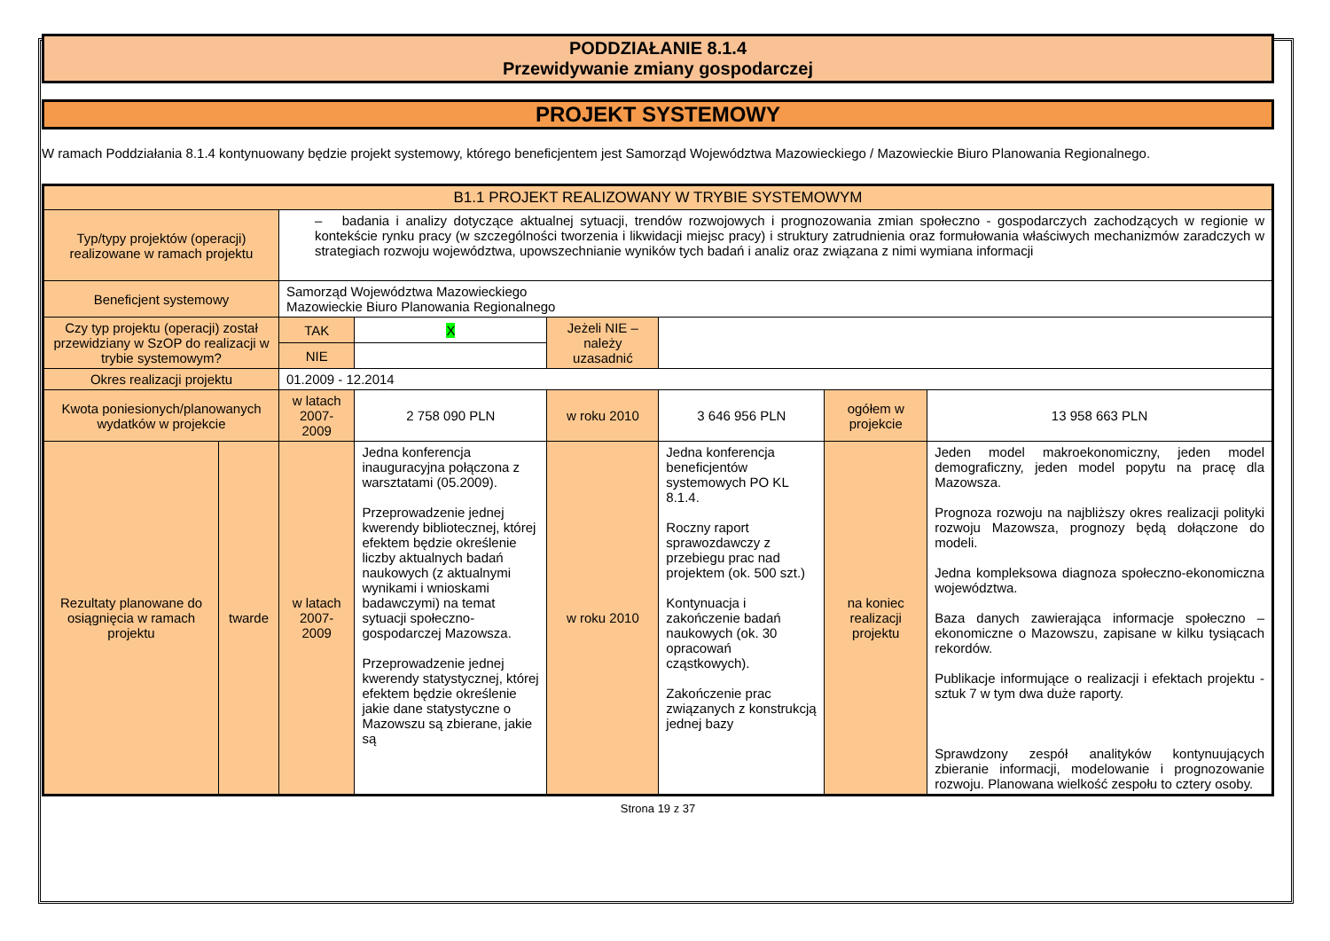PODDZIAŁANIE 8.1.4
Przewidywanie zmiany gospodarczej
PROJEKT SYSTEMOWY
W ramach Poddziałania 8.1.4 kontynuowany będzie projekt systemowy, którego beneficjentem jest Samorząd Województwa Mazowieckiego / Mazowieckie Biuro Planowania Regionalnego.
| B1.1 PROJEKT REALIZOWANY W TRYBIE SYSTEMOWYM | | | | | | | |
| Typ/typy projektów (operacji) realizowane w ramach projektu | | – badania i analizy dotyczące aktualnej sytuacji, trendów rozwojowych i prognozowania zmian społeczno - gospodarczych zachodzących w regionie w kontekście rynku pracy (w szczególności tworzenia i likwidacji miejsc pracy) i struktury zatrudnienia oraz formułowania właściwych mechanizmów zaradczych w strategiach rozwoju województwa, upowszechnianie wyników tych badań i analiz oraz związana z nimi wymiana informacji | | | | | |
| Beneficjent systemowy | | Samorząd Województwa Mazowieckiego Mazowieckie Biuro Planowania Regionalnego | | | | | |
| Czy typ projektu (operacji) został przewidziany w SzOP do realizacji w trybie systemowym? | | TAK | X | Jeżeli NIE – należy uzasadnić | | | |
| | | NIE | | | | | |
| Okres realizacji projektu | | 01.2009 - 12.2014 | | | | | |
| Kwota poniesionych/planowanych wydatków w projekcie | | w latach 2007-2009 | 2 758 090 PLN | w roku 2010 | 3 646 956 PLN | ogółem w projekcie | 13 958 663 PLN |
| Rezultaty planowane do osiągnięcia w ramach projektu | twarde | w latach 2007-2009 | Jedna konferencja inauguracyjna połączona z warsztatami (05.2009). Przeprowadzenie jednej kwerendy bibliotecznej, której efektem będzie określenie liczby aktualnych badań naukowych (z aktualnymi wynikami i wnioskami badawczymi) na temat sytuacji społeczno-gospodarczej Mazowsza. Przeprowadzenie jednej kwerendy statystycznej, której efektem będzie określenie jakie dane statystyczne o Mazowszu są zbierane, jakie są | w roku 2010 | Jedna konferencja beneficjentów systemowych PO KL 8.1.4. Roczny raport sprawozdawczy z przebiegu prac nad projektem (ok. 500 szt.) Kontynuacja i zakończenie badań naukowych (ok. 30 opracowań cząstkowych). Zakończenie prac związanych z konstrukcją jednej bazy | na koniec realizacji projektu | Jeden model makroekonomiczny, jeden model demograficzny, jeden model popytu na pracę dla Mazowsza. Prognoza rozwoju na najbliższy okres realizacji polityki rozwoju Mazowsza, prognozy będą dołączone do modeli. Jedna kompleksowa diagnoza społeczno-ekonomiczna województwa. Baza danych zawierająca informacje społeczno – ekonomiczne o Mazowszu, zapisane w kilku tysiącach rekordów. Publikacje informujące o realizacji i efektach projektu - sztuk 7 w tym dwa duże raporty. Sprawdzony zespół analityków kontynuujących zbieranie informacji, modelowanie i prognozowanie rozwoju. Planowana wielkość zespołu to cztery osoby. |
Strona 19 z 37